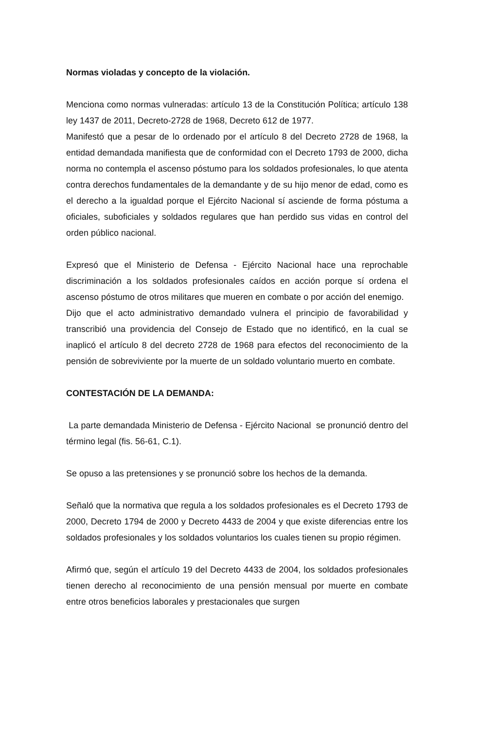Normas violadas y concepto de la violación.
Menciona como normas vulneradas: artículo 13 de la Constitución Política; artículo 138 ley 1437 de 2011, Decreto-2728 de 1968, Decreto 612 de 1977.
Manifestó que a pesar de lo ordenado por el artículo 8 del Decreto 2728 de 1968, la entidad demandada manifiesta que de conformidad con el Decreto 1793 de 2000, dicha norma no contempla el ascenso póstumo para los soldados profesionales, lo que atenta contra derechos fundamentales de la demandante y de su hijo menor de edad, como es el derecho a la igualdad porque el Ejército Nacional sí asciende de forma póstuma a oficiales, suboficiales y soldados regulares que han perdido sus vidas en control del orden público nacional.
Expresó que el Ministerio de Defensa - Ejército Nacional hace una reprochable discriminación a los soldados profesionales caídos en acción porque sí ordena el ascenso póstumo de otros militares que mueren en combate o por acción del enemigo.
Dijo que el acto administrativo demandado vulnera el principio de favorabilidad y transcribió una providencia del Consejo de Estado que no identificó, en la cual se inaplicó el artículo 8 del decreto 2728 de 1968 para efectos del reconocimiento de la pensión de sobreviviente por la muerte de un soldado voluntario muerto en combate.
CONTESTACIÓN DE LA DEMANDA:
La parte demandada Ministerio de Defensa - Ejército Nacional se pronunció dentro del término legal (fis. 56-61, C.1).
Se opuso a las pretensiones y se pronunció sobre los hechos de la demanda.
Señaló que la normativa que regula a los soldados profesionales es el Decreto 1793 de 2000, Decreto 1794 de 2000 y Decreto 4433 de 2004 y que existe diferencias entre los soldados profesionales y los soldados voluntarios los cuales tienen su propio régimen.
Afirmó que, según el artículo 19 del Decreto 4433 de 2004, los soldados profesionales tienen derecho al reconocimiento de una pensión mensual por muerte en combate entre otros beneficios laborales y prestacionales que surgen